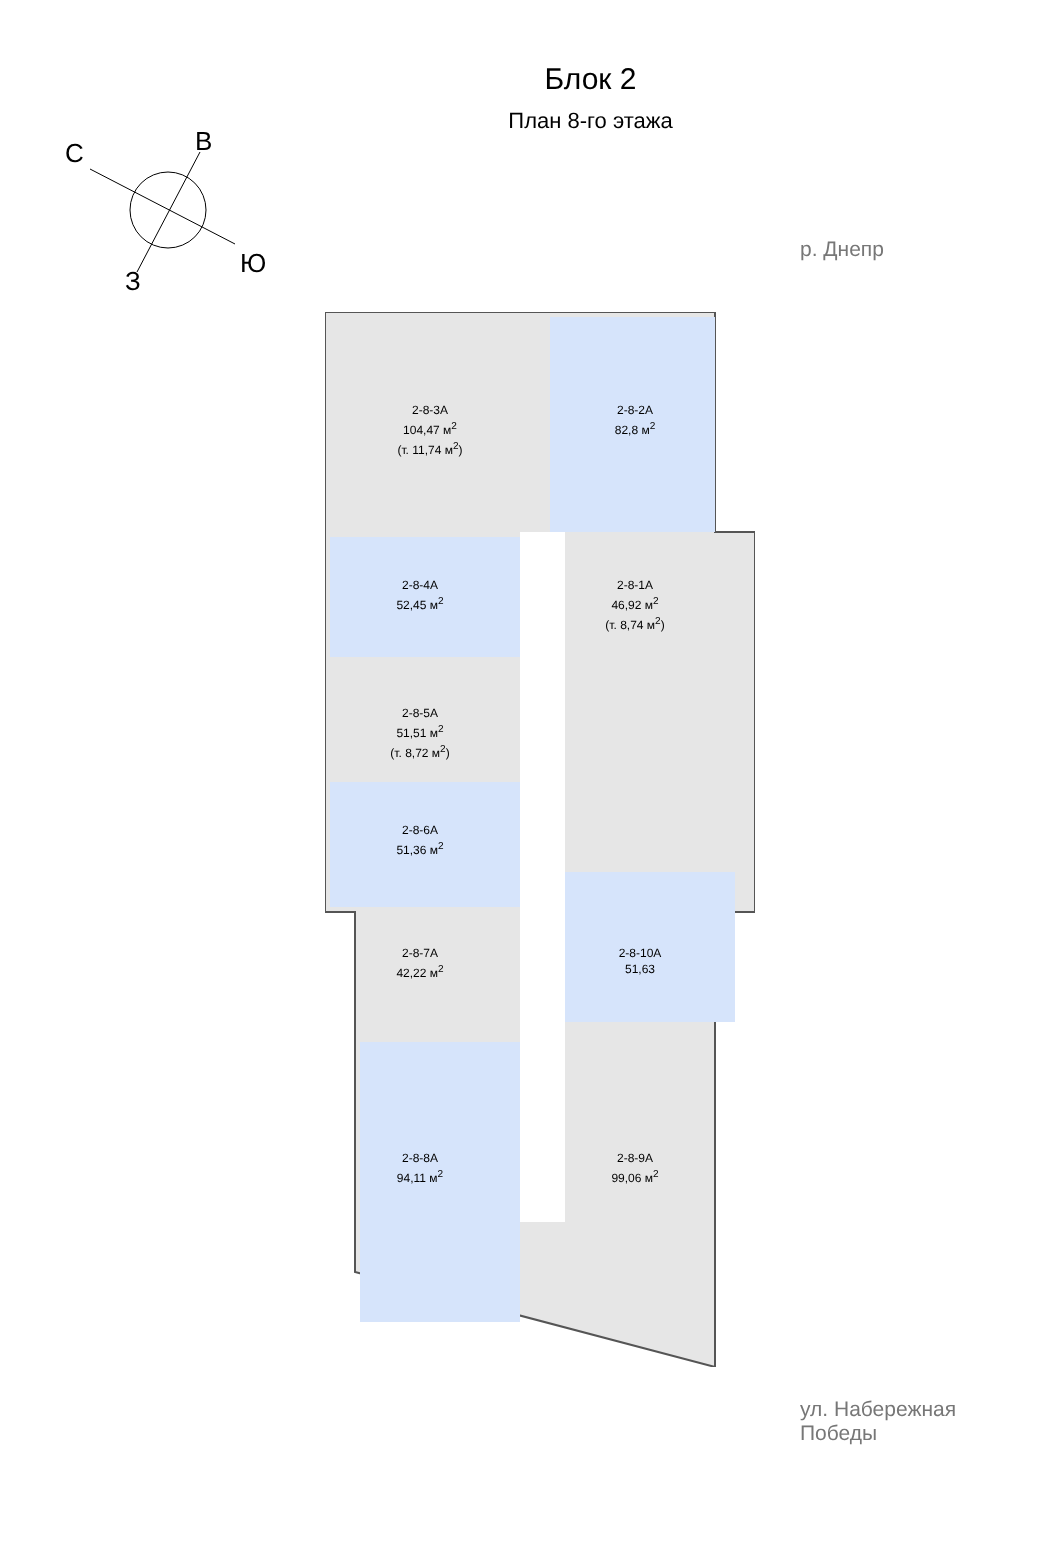С
В
З
Ю
Блок 2
План 8-го этажа
р. Днепр
ул. Набережная
Победы
2-8-3А
104,47 м<sup>2</sup>
(т. 11,74 м<sup>2</sup>)
2-8-2А
82,8 м<sup>2</sup>
2-8-4А
52,45 м<sup>2</sup>
2-8-1А
46,92 м<sup>2</sup>
(т. 8,74 м<sup>2</sup>)
2-8-5А
51,51 м<sup>2</sup>
(т. 8,72 м<sup>2</sup>)
2-8-6А
51,36 м<sup>2</sup>
2-8-7А
42,22 м<sup>2</sup>
2-8-10А
51,63
2-8-8А
94,11 м<sup>2</sup>
2-8-9А
99,06 м<sup>2</sup>